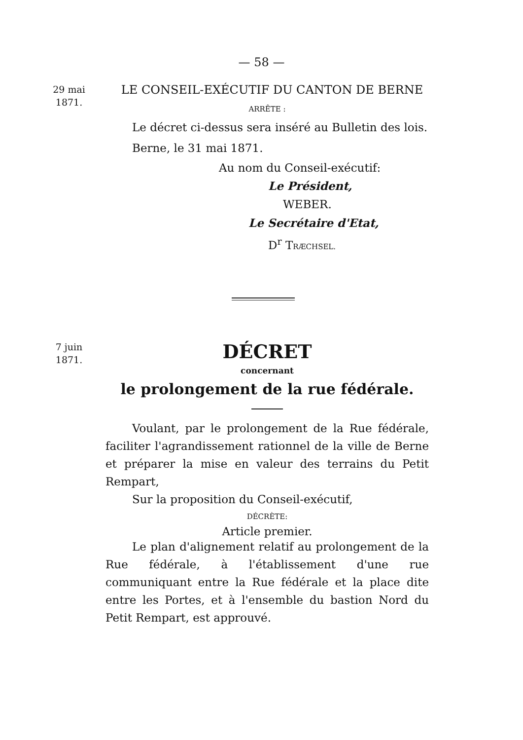— 58 —
29 mai
1871.
LE CONSEIL-EXÉCUTIF DU CANTON DE BERNE
ARRÊTE :
Le décret ci-dessus sera inséré au Bulletin des lois.
Berne, le 31 mai 1871.
Au nom du Conseil-exécutif:
Le Président,
WEBER.
Le Secrétaire d'Etat,
D<sup>r</sup> TRÆCHSEL.
7 juin
1871.
DÉCRET
concernant
le prolongement de la rue fédérale.
Voulant, par le prolongement de la Rue fédérale, faciliter l'agrandissement rationnel de la ville de Berne et préparer la mise en valeur des terrains du Petit Rempart,
Sur la proposition du Conseil-exécutif,
DÉCRÈTE:
Article premier.
Le plan d'alignement relatif au prolongement de la Rue fédérale, à l'établissement d'une rue communiquant entre la Rue fédérale et la place dite entre les Portes, et à l'ensemble du bastion Nord du Petit Rempart, est approuvé.